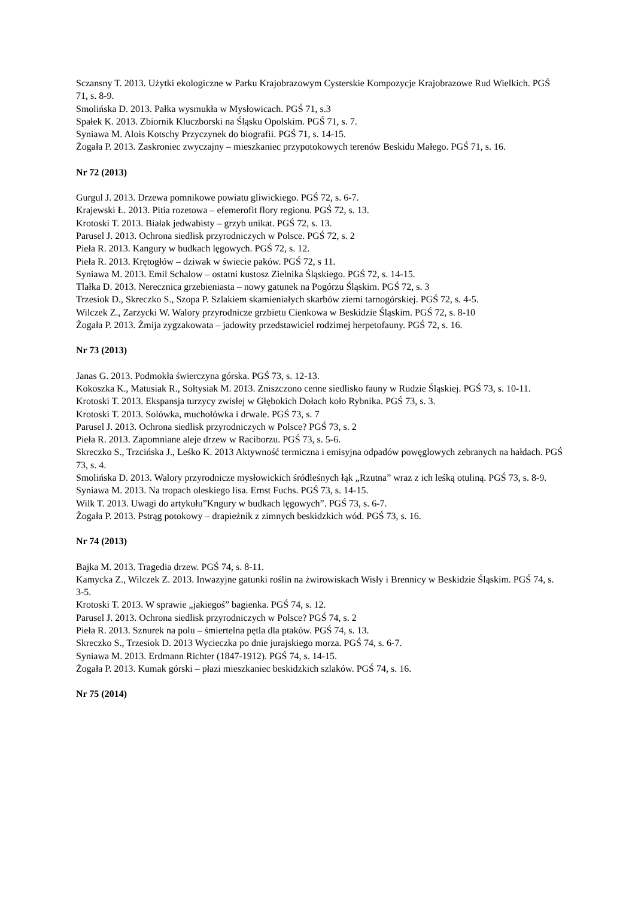Sczansny T. 2013. Użytki ekologiczne w Parku Krajobrazowym Cysterskie Kompozycje Krajobrazowe Rud Wielkich. PGŚ 71, s. 8-9.
Smolińska D. 2013. Pałka wysmukła w Mysłowicach. PGŚ 71, s.3
Spałek K. 2013. Zbiornik Kluczborski na Śląsku Opolskim. PGŚ 71, s. 7.
Syniawa M. Alois Kotschy Przyczynek do biografii. PGŚ 71, s. 14-15.
Żogała P. 2013. Zaskroniec zwyczajny – mieszkaniec przypotokowych terenów Beskidu Małego. PGŚ 71, s. 16.
Nr 72 (2013)
Gurgul J. 2013. Drzewa pomnikowe powiatu gliwickiego. PGŚ 72, s. 6-7.
Krajewski Ł. 2013. Pitia rozetowa – efemerofit flory regionu. PGŚ 72, s. 13.
Krotoski T. 2013. Białak jedwabisty – grzyb unikat. PGŚ 72, s. 13.
Parusel J. 2013. Ochrona siedlisk przyrodniczych w Polsce. PGŚ 72, s. 2
Pieła R. 2013. Kangury w budkach lęgowych. PGŚ 72, s. 12.
Pieła R. 2013. Krętogłów – dziwak w świecie paków. PGŚ 72, s 11.
Syniawa M. 2013. Emil Schalow – ostatni kustosz Zielnika Śląskiego. PGŚ 72, s. 14-15.
Tlałka D. 2013. Nerecznica grzebieniasta – nowy gatunek na Pogórzu Śląskim. PGŚ 72, s. 3
Trzesiok D., Skreczko S., Szopa P. Szlakiem skamieniałych skarbów ziemi tarnogórskiej. PGŚ 72, s. 4-5.
Wilczek Z., Zarzycki W. Walory przyrodnicze grzbietu Cienkowa w Beskidzie Śląskim. PGŚ 72, s. 8-10
Żogała P. 2013. Żmija zygzakowata – jadowity przedstawiciel rodzimej herpetofauny. PGŚ 72, s. 16.
Nr 73 (2013)
Janas G. 2013. Podmokła świerczyna górska. PGŚ 73, s. 12-13.
Kokoszka K., Matusiak R., Sołtysiak M. 2013. Zniszczono cenne siedlisko fauny w Rudzie Śląskiej. PGŚ 73, s. 10-11.
Krotoski T. 2013. Ekspansja turzycy zwisłej w Głębokich Dołach koło Rybnika. PGŚ 73, s. 3.
Krotoski T. 2013. Solówka, muchołówka i drwale. PGŚ 73, s. 7
Parusel J. 2013. Ochrona siedlisk przyrodniczych w Polsce? PGŚ 73, s. 2
Pieła R. 2013. Zapomniane aleje drzew w Raciborzu. PGŚ 73, s. 5-6.
Skreczko S., Trzcińska J., Leśko K. 2013 Aktywność termiczna i emisyjna odpadów powęglowych zebranych na hałdach. PGŚ 73, s. 4.
Smolińska D. 2013. Walory przyrodnicze mysłowickich śródleśnych łąk „Rzutna” wraz z ich leśką otuliną. PGŚ 73, s. 8-9.
Syniawa M. 2013. Na tropach oleskiego lisa. Ernst Fuchs. PGŚ 73, s. 14-15.
Wilk T. 2013. Uwagi do artykułu”Kngury w budkach lęgowych”. PGŚ 73, s. 6-7.
Żogała P. 2013. Pstrąg potokowy – drapieżnik z zimnych beskidzkich wód. PGŚ 73, s. 16.
Nr 74 (2013)
Bajka M. 2013. Tragedia drzew. PGŚ 74, s. 8-11.
Kamycka Z., Wilczek Z. 2013. Inwazyjne gatunki roślin na żwirowiskach Wisły i Brennicy w Beskidzie Śląskim. PGŚ 74, s. 3-5.
Krotoski T. 2013. W sprawie „jakiegoś” bagienka. PGŚ 74, s. 12.
Parusel J. 2013. Ochrona siedlisk przyrodniczych w Polsce? PGŚ 74, s. 2
Pieła R. 2013. Sznurek na polu – śmiertelna pętla dla ptaków. PGŚ 74, s. 13.
Skreczko S., Trzesiok D. 2013 Wycieczka po dnie jurajskiego morza. PGŚ 74, s. 6-7.
Syniawa M. 2013. Erdmann Richter (1847-1912). PGŚ 74, s. 14-15.
Żogała P. 2013. Kumak górski – płazi mieszkaniec beskidzkich szlaków. PGŚ 74, s. 16.
Nr 75 (2014)